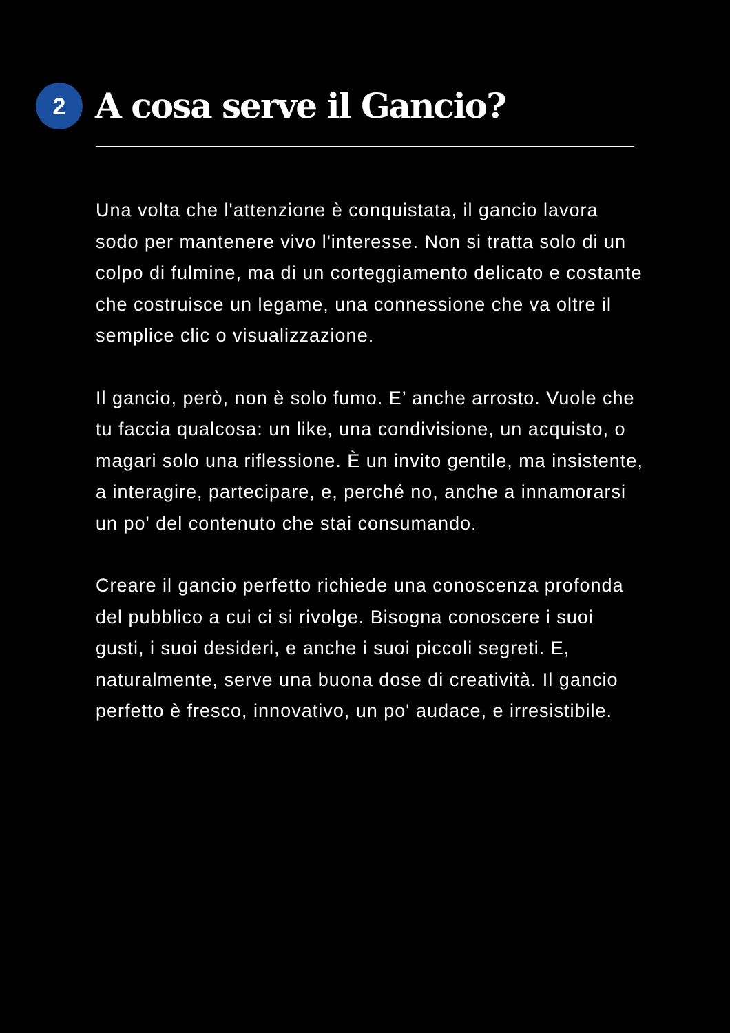2
A cosa serve il Gancio?
Una volta che l'attenzione è conquistata, il gancio lavora sodo per mantenere vivo l'interesse. Non si tratta solo di un colpo di fulmine, ma di un corteggiamento delicato e costante che costruisce un legame, una connessione che va oltre il semplice clic o visualizzazione.
Il gancio, però, non è solo fumo. E’ anche arrosto. Vuole che tu faccia qualcosa: un like, una condivisione, un acquisto, o magari solo una riflessione. È un invito gentile, ma insistente, a interagire, partecipare, e, perché no, anche a innamorarsi un po' del contenuto che stai consumando.
Creare il gancio perfetto richiede una conoscenza profonda del pubblico a cui ci si rivolge. Bisogna conoscere i suoi gusti, i suoi desideri, e anche i suoi piccoli segreti. E, naturalmente, serve una buona dose di creatività. Il gancio perfetto è fresco, innovativo, un po' audace, e irresistibile.